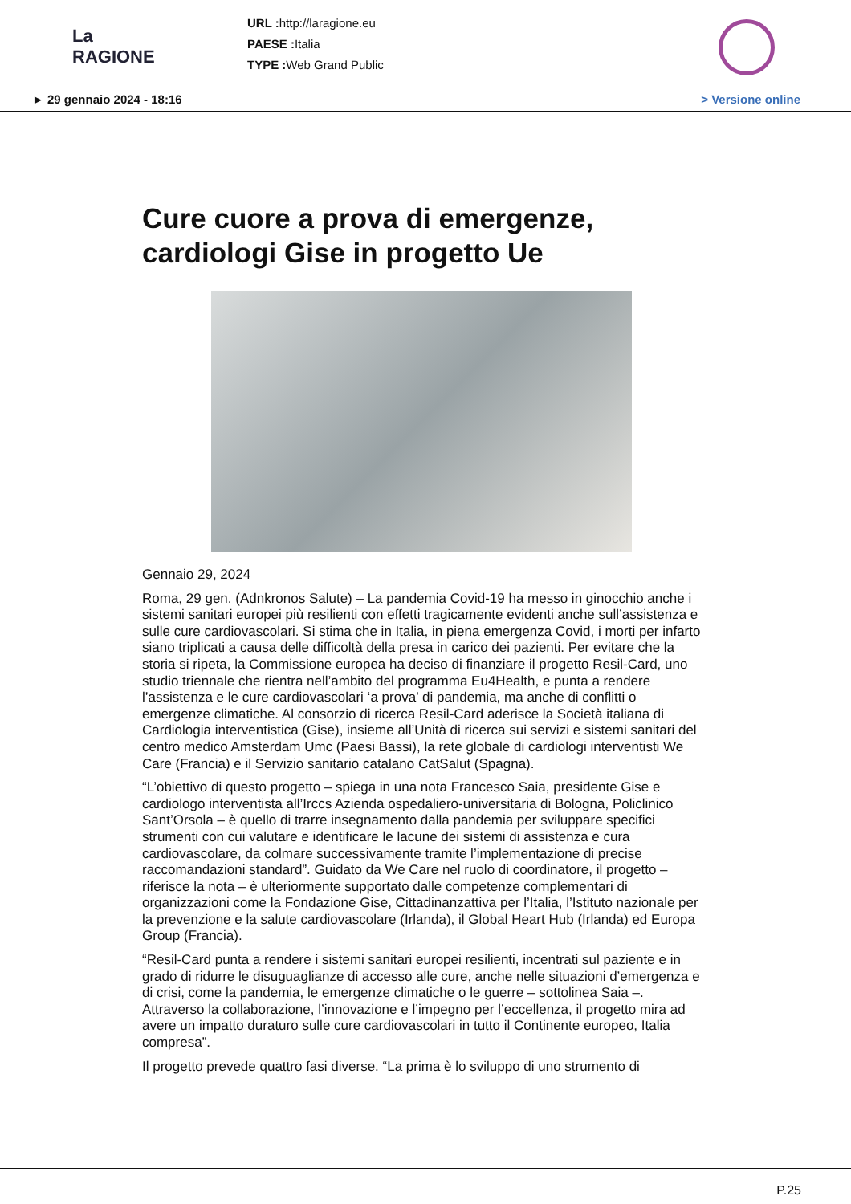La RAGIONE
URL : http://laragione.eu
PAESE : Italia
TYPE : Web Grand Public
► 29 gennaio 2024 - 18:16 > Versione online
Cure cuore a prova di emergenze, cardiologi Gise in progetto Ue
Gennaio 29, 2024
Roma, 29 gen. (Adnkronos Salute) – La pandemia Covid-19 ha messo in ginocchio anche i sistemi sanitari europei più resilienti con effetti tragicamente evidenti anche sull’assistenza e sulle cure cardiovascolari. Si stima che in Italia, in piena emergenza Covid, i morti per infarto siano triplicati a causa delle difficoltà della presa in carico dei pazienti. Per evitare che la storia si ripeta, la Commissione europea ha deciso di finanziare il progetto Resil-Card, uno studio triennale che rientra nell’ambito del programma Eu4Health, e punta a rendere l’assistenza e le cure cardiovascolari ‘a prova’ di pandemia, ma anche di conflitti o emergenze climatiche. Al consorzio di ricerca Resil-Card aderisce la Società italiana di Cardiologia interventistica (Gise), insieme all’Unità di ricerca sui servizi e sistemi sanitari del centro medico Amsterdam Umc (Paesi Bassi), la rete globale di cardiologi interventisti We Care (Francia) e il Servizio sanitario catalano CatSalut (Spagna).
“L’obiettivo di questo progetto – spiega in una nota Francesco Saia, presidente Gise e cardiologo interventista all’Irccs Azienda ospedaliero-universitaria di Bologna, Policlinico Sant’Orsola – è quello di trarre insegnamento dalla pandemia per sviluppare specifici strumenti con cui valutare e identificare le lacune dei sistemi di assistenza e cura cardiovascolare, da colmare successivamente tramite l’implementazione di precise raccomandazioni standard”. Guidato da We Care nel ruolo di coordinatore, il progetto – riferisce la nota – è ulteriormente supportato dalle competenze complementari di organizzazioni come la Fondazione Gise, Cittadinanzattiva per l’Italia, l’Istituto nazionale per la prevenzione e la salute cardiovascolare (Irlanda), il Global Heart Hub (Irlanda) ed Europa Group (Francia).
“Resil-Card punta a rendere i sistemi sanitari europei resilienti, incentrati sul paziente e in grado di ridurre le disuguaglianze di accesso alle cure, anche nelle situazioni d’emergenza e di crisi, come la pandemia, le emergenze climatiche o le guerre – sottolinea Saia –. Attraverso la collaborazione, l’innovazione e l’impegno per l’eccellenza, il progetto mira ad avere un impatto duraturo sulle cure cardiovascolari in tutto il Continente europeo, Italia compresa”.
Il progetto prevede quattro fasi diverse. “La prima è lo sviluppo di uno strumento di
P.25